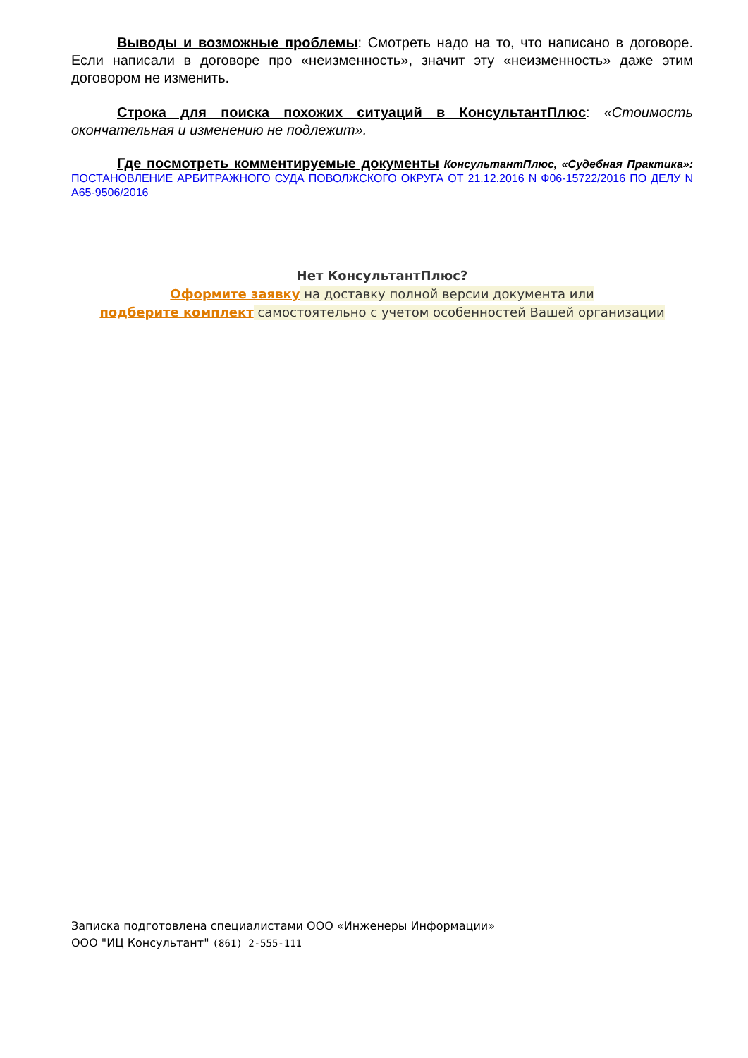Выводы и возможные проблемы: Смотреть надо на то, что написано в договоре. Если написали в договоре про «неизменность», значит эту «неизменность» даже этим договором не изменить.
Строка для поиска похожих ситуаций в КонсультантПлюс: «Стоимость окончательная и изменению не подлежит».
Где посмотреть комментируемые документы КонсультантПлюс, «Судебная Практика»: ПОСТАНОВЛЕНИЕ АРБИТРАЖНОГО СУДА ПОВОЛЖСКОГО ОКРУГА ОТ 21.12.2016 N Ф06-15722/2016 ПО ДЕЛУ N А65-9506/2016
Нет КонсультантПлюс?
Оформите заявку на доставку полной версии документа или
подберите комплект самостоятельно с учетом особенностей Вашей организации
Записка подготовлена специалистами ООО «Инженеры Информации»
ООО "ИЦ Консультант" (861) 2-555-111